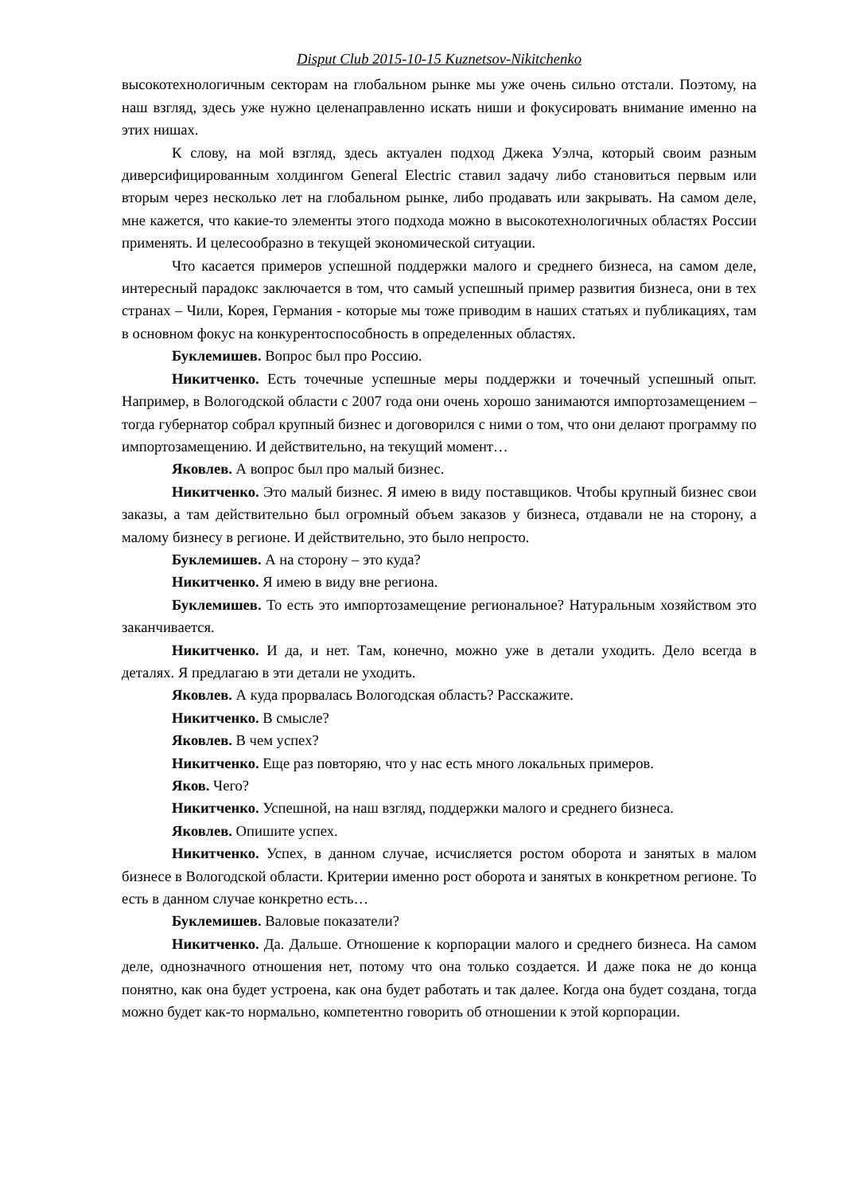Disput Club 2015-10-15 Kuznetsov-Nikitchenko
высокотехнологичным секторам на глобальном рынке мы уже очень сильно отстали. Поэтому, на наш взгляд, здесь уже нужно целенаправленно искать ниши и фокусировать внимание именно на этих нишах.
К слову, на мой взгляд, здесь актуален подход Джека Уэлча, который своим разным диверсифицированным холдингом General Electric ставил задачу либо становиться первым или вторым через несколько лет на глобальном рынке, либо продавать или закрывать. На самом деле, мне кажется, что какие-то элементы этого подхода можно в высокотехнологичных областях России применять. И целесообразно в текущей экономической ситуации.
Что касается примеров успешной поддержки малого и среднего бизнеса, на самом деле, интересный парадокс заключается в том, что самый успешный пример развития бизнеса, они в тех странах – Чили, Корея, Германия - которые мы тоже приводим в наших статьях и публикациях, там в основном фокус на конкурентоспособность в определенных областях.
Буклемишев. Вопрос был про Россию.
Никитченко. Есть точечные успешные меры поддержки и точечный успешный опыт. Например, в Вологодской области с 2007 года они очень хорошо занимаются импортозамещением – тогда губернатор собрал крупный бизнес и договорился с ними о том, что они делают программу по импортозамещению. И действительно, на текущий момент…
Яковлев. А вопрос был про малый бизнес.
Никитченко. Это малый бизнес. Я имею в виду поставщиков. Чтобы крупный бизнес свои заказы, а там действительно был огромный объем заказов у бизнеса, отдавали не на сторону, а малому бизнесу в регионе. И действительно, это было непросто.
Буклемишев. А на сторону – это куда?
Никитченко. Я имею в виду вне региона.
Буклемишев. То есть это импортозамещение региональное? Натуральным хозяйством это заканчивается.
Никитченко. И да, и нет. Там, конечно, можно уже в детали уходить. Дело всегда в деталях. Я предлагаю в эти детали не уходить.
Яковлев. А куда прорвалась Вологодская область? Расскажите.
Никитченко. В смысле?
Яковлев. В чем успех?
Никитченко. Еще раз повторяю, что у нас есть много локальных примеров.
Яков. Чего?
Никитченко. Успешной, на наш взгляд, поддержки малого и среднего бизнеса.
Яковлев. Опишите успех.
Никитченко. Успех, в данном случае, исчисляется ростом оборота и занятых в малом бизнесе в Вологодской области. Критерии именно рост оборота и занятых в конкретном регионе. То есть в данном случае конкретно есть…
Буклемишев. Валовые показатели?
Никитченко. Да. Дальше. Отношение к корпорации малого и среднего бизнеса. На самом деле, однозначного отношения нет, потому что она только создается. И даже пока не до конца понятно, как она будет устроена, как она будет работать и так далее. Когда она будет создана, тогда можно будет как-то нормально, компетентно говорить об отношении к этой корпорации.